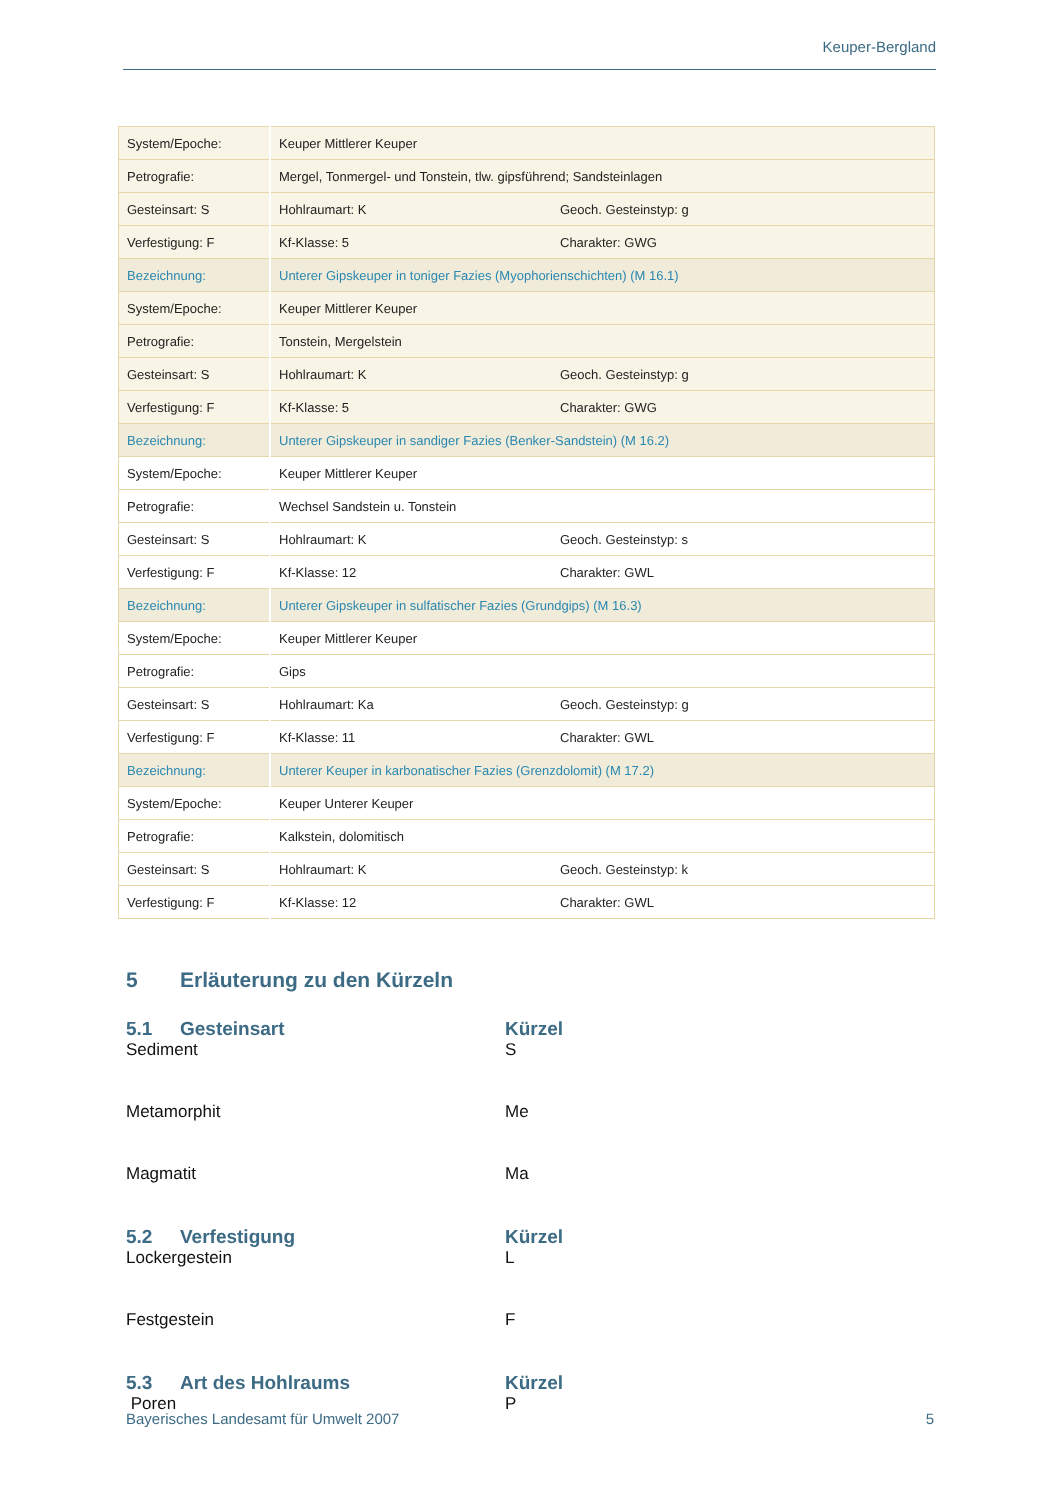Keuper-Bergland
| System/Epoche: | Keuper Mittlerer Keuper | |
| Petrografie: | Mergel, Tonmergel- und Tonstein, tlw. gipsführend; Sandsteinlagen | |
| Gesteinsart: S | Hohlraumart: K | Geoch. Gesteinstyp: g |
| Verfestigung: F | Kf-Klasse: 5 | Charakter: GWG |
| Bezeichnung: | Unterer Gipskeuper in toniger Fazies (Myophorienschichten) (M 16.1) | |
| System/Epoche: | Keuper Mittlerer Keuper | |
| Petrografie: | Tonstein, Mergelstein | |
| Gesteinsart: S | Hohlraumart: K | Geoch. Gesteinstyp: g |
| Verfestigung: F | Kf-Klasse: 5 | Charakter: GWG |
| Bezeichnung: | Unterer Gipskeuper in sandiger Fazies (Benker-Sandstein) (M 16.2) | |
| System/Epoche: | Keuper Mittlerer Keuper | |
| Petrografie: | Wechsel Sandstein u. Tonstein | |
| Gesteinsart: S | Hohlraumart: K | Geoch. Gesteinstyp: s |
| Verfestigung: F | Kf-Klasse: 12 | Charakter: GWL |
| Bezeichnung: | Unterer Gipskeuper in sulfatischer Fazies (Grundgips) (M 16.3) | |
| System/Epoche: | Keuper Mittlerer Keuper | |
| Petrografie: | Gips | |
| Gesteinsart: S | Hohlraumart: Ka | Geoch. Gesteinstyp: g |
| Verfestigung: F | Kf-Klasse: 11 | Charakter: GWL |
| Bezeichnung: | Unterer Keuper in karbonatischer Fazies (Grenzdolomit) (M 17.2) | |
| System/Epoche: | Keuper Unterer Keuper | |
| Petrografie: | Kalkstein, dolomitisch | |
| Gesteinsart: S | Hohlraumart: K | Geoch. Gesteinstyp: k |
| Verfestigung: F | Kf-Klasse: 12 | Charakter: GWL |
5 Erläuterung zu den Kürzeln
5.1 Gesteinsart Kürzel
Sediment S
Metamorphit Me
Magmatit Ma
5.2 Verfestigung Kürzel
Lockergestein L
Festgestein F
5.3 Art des Hohlraums Kürzel
Poren P
Bayerisches Landesamt für Umwelt 2007 5